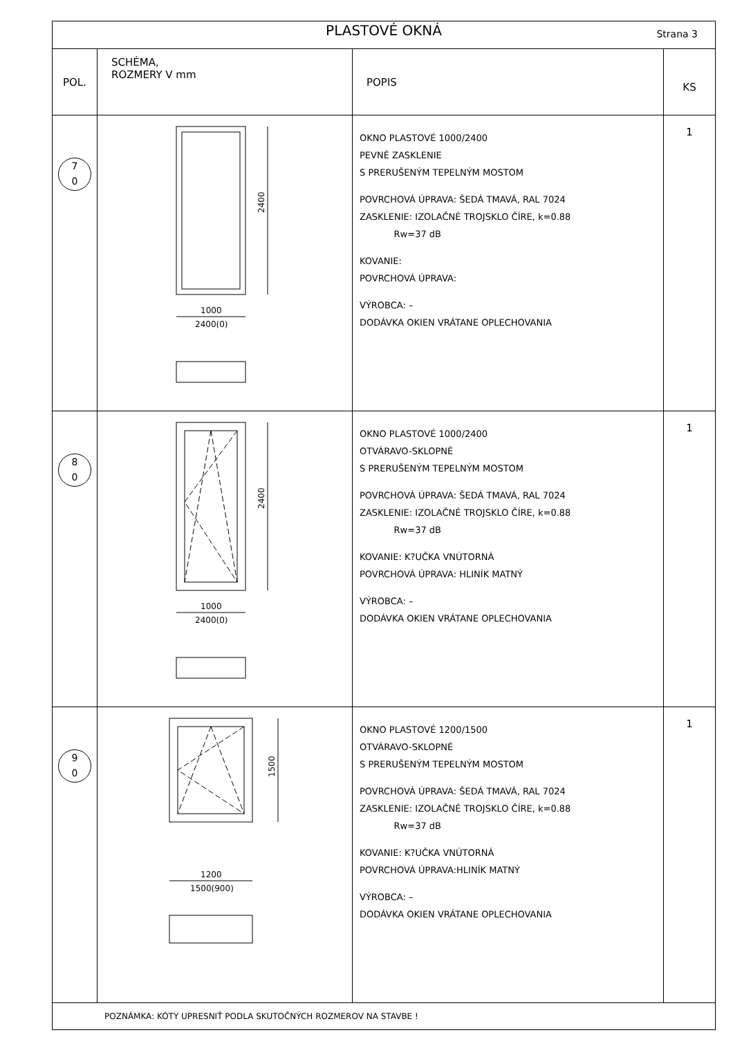| PLASTOVÉ OKNÁ Strana 3 | | | |
| POL. | SCHÉMA, ROZMERY V mm | POPIS | KS |
| 7 0 | 2400 1000 2400(0) | OKNO PLASTOVÉ 1000/2400 PEVNÉ ZASKLENIE S PRERUŠENÝM TEPELNÝM MOSTOM POVRCHOVÁ ÚPRAVA: ŠEDÁ TMAVÁ, RAL 7024 ZASKLENIE: IZOLAČNÉ TROJSKLO ČÍRE, k=0.88 Rw=37 dB KOVANIE: POVRCHOVÁ ÚPRAVA: VÝROBCA: – DODÁVKA OKIEN VRÁTANE OPLECHOVANIA | 1 |
| 8 0 | 2400 1000 2400(0) | OKNO PLASTOVÉ 1000/2400 OTVÁRAVO-SKLOPNÉ S PRERUŠENÝM TEPELNÝM MOSTOM POVRCHOVÁ ÚPRAVA: ŠEDÁ TMAVÁ, RAL 7024 ZASKLENIE: IZOLAČNÉ TROJSKLO ČÍRE, k=0.88 Rw=37 dB KOVANIE: K?UČKA VNÚTORNÁ POVRCHOVÁ ÚPRAVA: HLINÍK MATNÝ VÝROBCA: – DODÁVKA OKIEN VRÁTANE OPLECHOVANIA | 1 |
| 9 0 | 1500 1200 1500(900) | OKNO PLASTOVÉ 1200/1500 OTVÁRAVO-SKLOPNÉ S PRERUŠENÝM TEPELNÝM MOSTOM POVRCHOVÁ ÚPRAVA: ŠEDÁ TMAVÁ, RAL 7024 ZASKLENIE: IZOLAČNÉ TROJSKLO ČÍRE, k=0.88 Rw=37 dB KOVANIE: K?UČKA VNÚTORNÁ POVRCHOVÁ ÚPRAVA:HLINÍK MATNÝ VÝROBCA: – DODÁVKA OKIEN VRÁTANE OPLECHOVANIA | 1 |
| POZNÁMKA: KÓTY UPRESNIŤ PODLA SKUTOČNÝCH ROZMEROV NA STAVBE ! | | | |